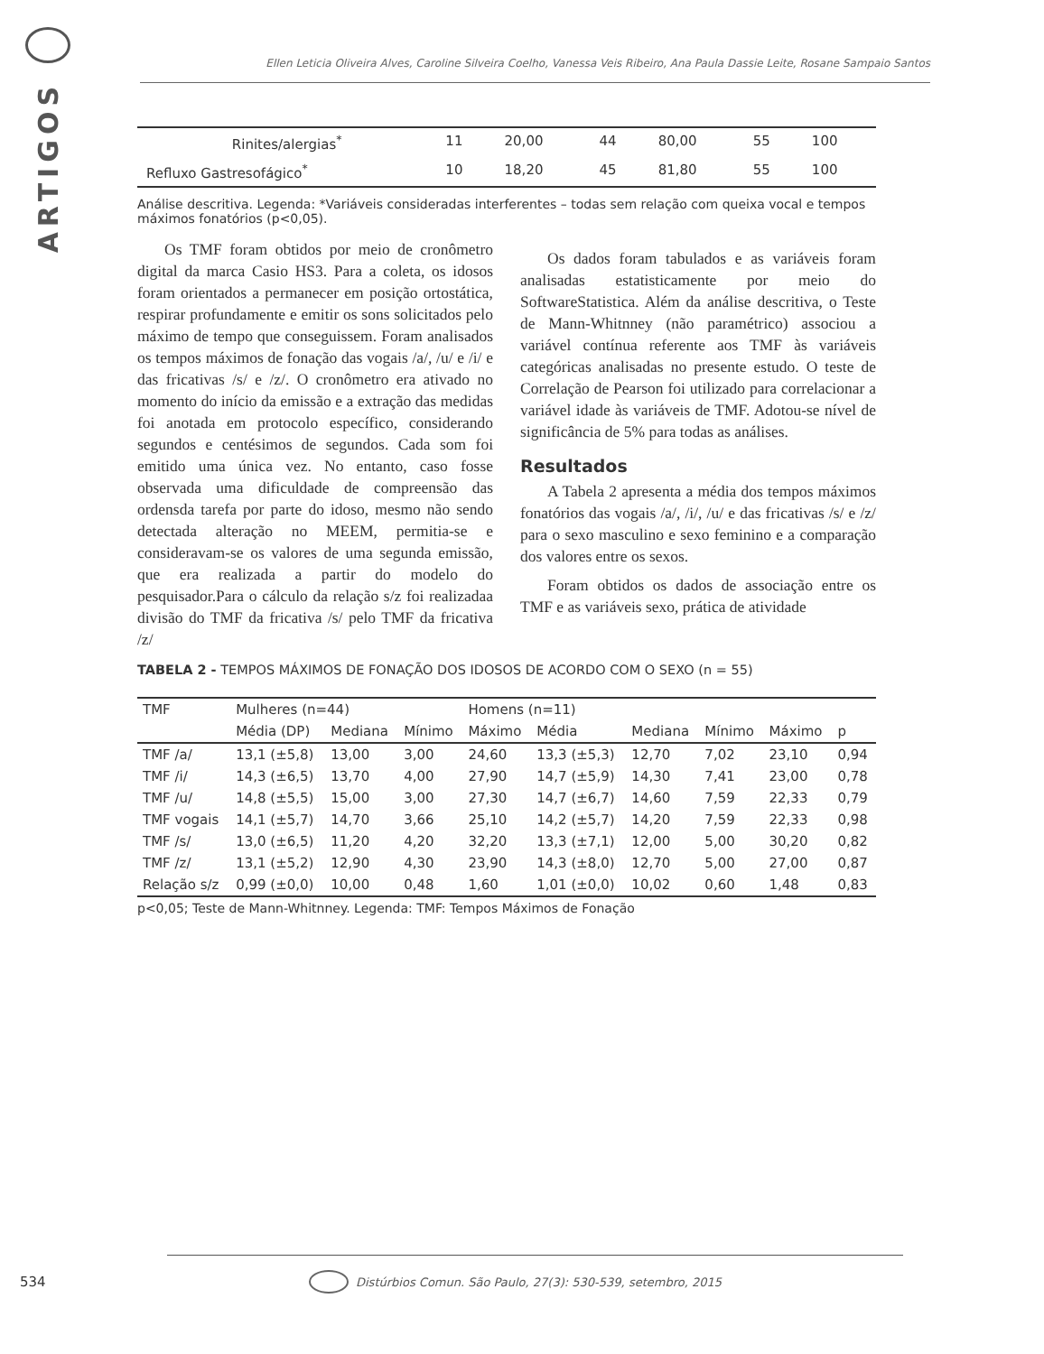ARTIGOS
Ellen Leticia Oliveira Alves, Caroline Silveira Coelho, Vanessa Veis Ribeiro, Ana Paula Dassie Leite, Rosane Sampaio Santos
| Rinites/alergias<sup>*</sup> | 11 | 20,00 | 44 | 80,00 | 55 | 100 |
| Refluxo Gastresofágico<sup>*</sup> | 10 | 18,20 | 45 | 81,80 | 55 | 100 |
Análise descritiva. Legenda: *Variáveis consideradas interferentes – todas sem relação com queixa vocal e tempos máximos fonatórios (p<0,05).
Os TMF foram obtidos por meio de cronômetro digital da marca Casio HS3. Para a coleta, os idosos foram orientados a permanecer em posição ortostática, respirar profundamente e emitir os sons solicitados pelo máximo de tempo que conseguissem. Foram analisados os tempos máximos de fonação das vogais /a/, /u/ e /i/ e das fricativas /s/ e /z/. O cronômetro era ativado no momento do início da emissão e a extração das medidas foi anotada em protocolo específico, considerando segundos e centésimos de segundos. Cada som foi emitido uma única vez. No entanto, caso fosse observada uma dificuldade de compreensão das ordensda tarefa por parte do idoso, mesmo não sendo detectada alteração no MEEM, permitia-se e consideravam-se os valores de uma segunda emissão, que era realizada a partir do modelo do pesquisador.Para o cálculo da relação s/z foi realizadaa divisão do TMF da fricativa /s/ pelo TMF da fricativa /z/
Os dados foram tabulados e as variáveis foram analisadas estatisticamente por meio do SoftwareStatistica. Além da análise descritiva, o Teste de Mann-Whitnney (não paramétrico) associou a variável contínua referente aos TMF às variáveis categóricas analisadas no presente estudo. O teste de Correlação de Pearson foi utilizado para correlacionar a variável idade às variáveis de TMF. Adotou-se nível de significância de 5% para todas as análises.
Resultados
A Tabela 2 apresenta a média dos tempos máximos fonatórios das vogais /a/, /i/, /u/ e das fricativas /s/ e /z/ para o sexo masculino e sexo feminino e a comparação dos valores entre os sexos.
Foram obtidos os dados de associação entre os TMF e as variáveis sexo, prática de atividade
TABELA 2 - TEMPOS MÁXIMOS DE FONAÇÃO DOS IDOSOS DE ACORDO COM O SEXO (n = 55)
| TMF | Mulheres (n=44) | | | Homens (n=11) | | | | | |
| --- | --- | --- | --- | --- | --- | --- | --- | --- | --- |
| | Média (DP) | Mediana | Mínimo | Máximo | Média | Mediana | Mínimo | Máximo | p |
| TMF /a/ | 13,1 (±5,8) | 13,00 | 3,00 | 24,60 | 13,3 (±5,3) | 12,70 | 7,02 | 23,10 | 0,94 |
| TMF /i/ | 14,3 (±6,5) | 13,70 | 4,00 | 27,90 | 14,7 (±5,9) | 14,30 | 7,41 | 23,00 | 0,78 |
| TMF /u/ | 14,8 (±5,5) | 15,00 | 3,00 | 27,30 | 14,7 (±6,7) | 14,60 | 7,59 | 22,33 | 0,79 |
| TMF vogais | 14,1 (±5,7) | 14,70 | 3,66 | 25,10 | 14,2 (±5,7) | 14,20 | 7,59 | 22,33 | 0,98 |
| TMF /s/ | 13,0 (±6,5) | 11,20 | 4,20 | 32,20 | 13,3 (±7,1) | 12,00 | 5,00 | 30,20 | 0,82 |
| TMF /z/ | 13,1 (±5,2) | 12,90 | 4,30 | 23,90 | 14,3 (±8,0) | 12,70 | 5,00 | 27,00 | 0,87 |
| Relação s/z | 0,99 (±0,0) | 10,00 | 0,48 | 1,60 | 1,01 (±0,0) | 10,02 | 0,60 | 1,48 | 0,83 |
p<0,05; Teste de Mann-Whitnney. Legenda: TMF: Tempos Máximos de Fonação
534 Distúrbios Comun. São Paulo, 27(3): 530-539, setembro, 2015